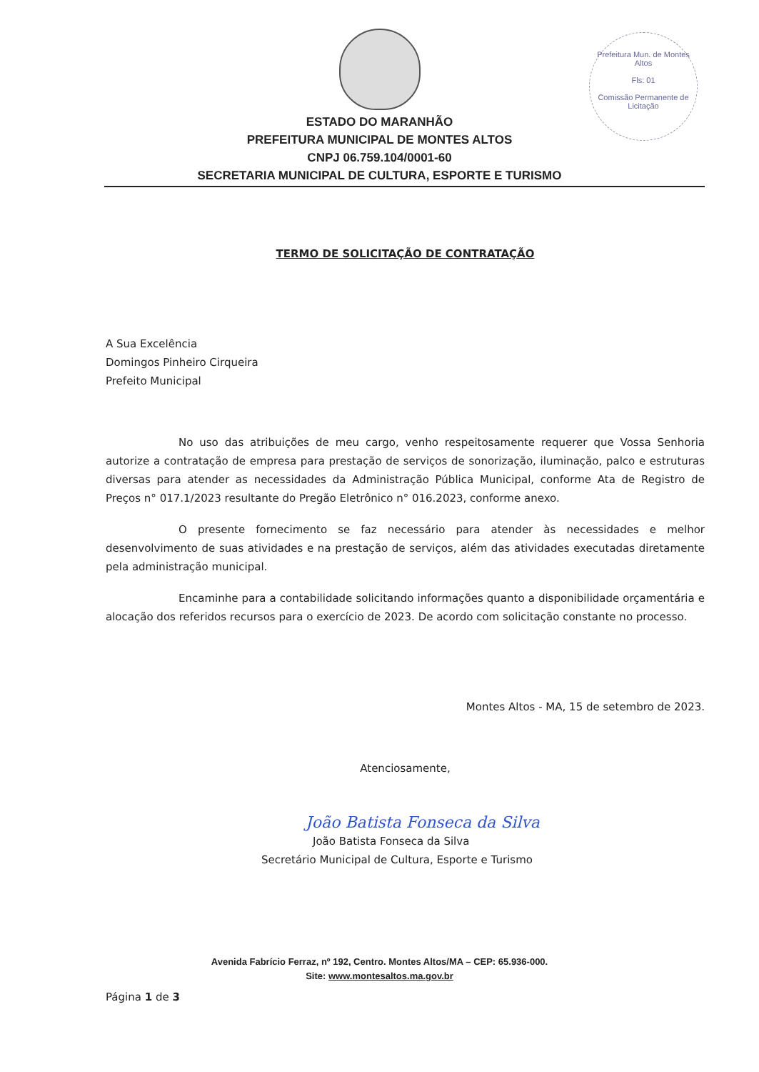Prefeitura Mun. de Montes Altos
Fls: 01
Comissão Permanente de Licitação
ESTADO DO MARANHÃO
PREFEITURA MUNICIPAL DE MONTES ALTOS
CNPJ 06.759.104/0001-60
SECRETARIA MUNICIPAL DE CULTURA, ESPORTE E TURISMO
TERMO DE SOLICITAÇÃO DE CONTRATAÇÃO
A Sua Excelência
Domingos Pinheiro Cirqueira
Prefeito Municipal
No uso das atribuições de meu cargo, venho respeitosamente requerer que Vossa Senhoria autorize a contratação de empresa para prestação de serviços de sonorização, iluminação, palco e estruturas diversas para atender as necessidades da Administração Pública Municipal, conforme Ata de Registro de Preços n° 017.1/2023 resultante do Pregão Eletrônico n° 016.2023, conforme anexo.
O presente fornecimento se faz necessário para atender às necessidades e melhor desenvolvimento de suas atividades e na prestação de serviços, além das atividades executadas diretamente pela administração municipal.
Encaminhe para a contabilidade solicitando informações quanto a disponibilidade orçamentária e alocação dos referidos recursos para o exercício de 2023. De acordo com solicitação constante no processo.
Montes Altos - MA, 15 de setembro de 2023.
Atenciosamente,
João Batista Fonseca da Silva
João Batista Fonseca da Silva
Secretário Municipal de Cultura, Esporte e Turismo
Avenida Fabrício Ferraz, nº 192, Centro. Montes Altos/MA – CEP: 65.936-000.
Site: www.montesaltos.ma.gov.br
Página 1 de 3